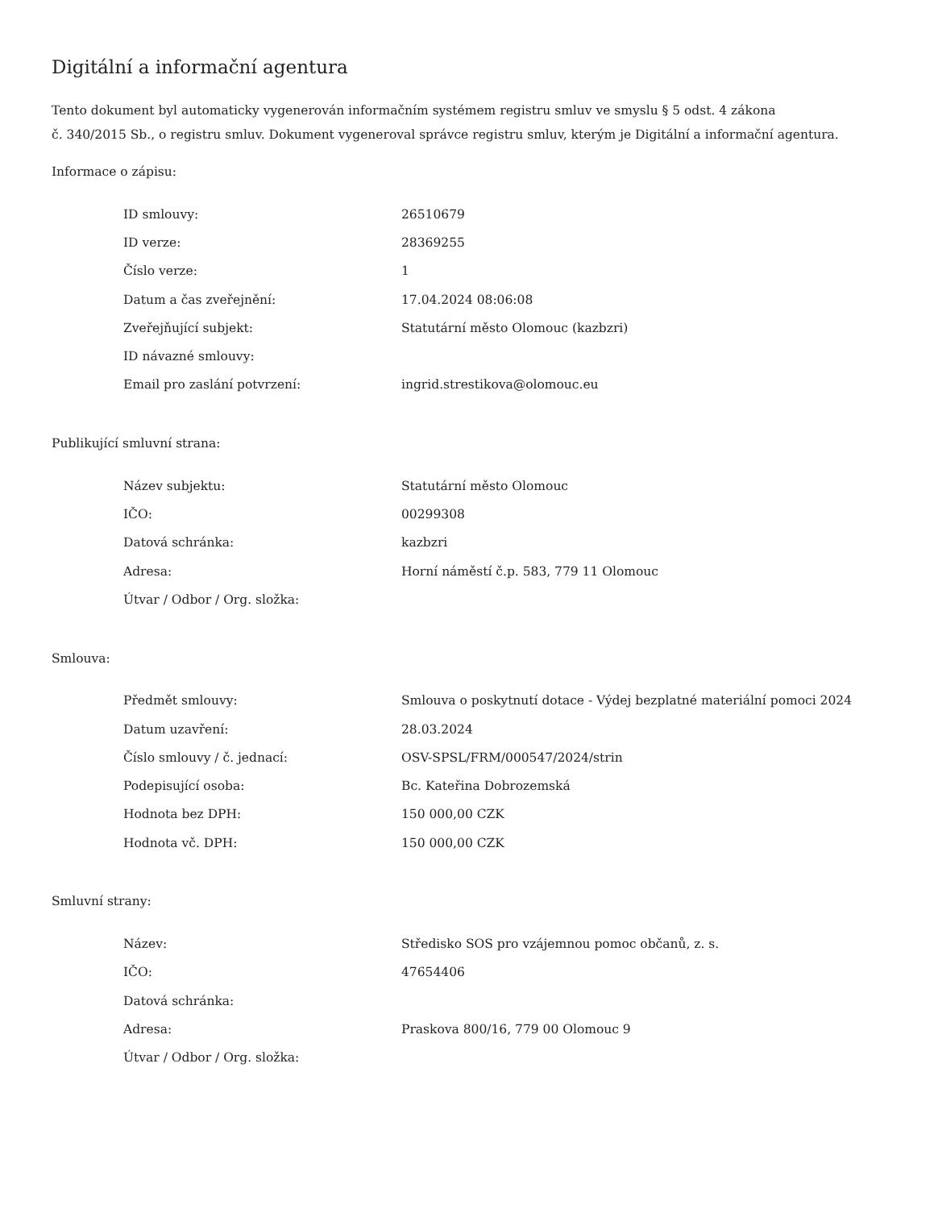Digitální a informační agentura
Tento dokument byl automaticky vygenerován informačním systémem registru smluv ve smyslu § 5 odst. 4 zákona
č. 340/2015 Sb., o registru smluv. Dokument vygeneroval správce registru smluv, kterým je Digitální a informační agentura.
Informace o zápisu:
| ID smlouvy: | 26510679 |
| ID verze: | 28369255 |
| Číslo verze: | 1 |
| Datum a čas zveřejnění: | 17.04.2024 08:06:08 |
| Zveřejňující subjekt: | Statutární město Olomouc (kazbzri) |
| ID návazné smlouvy: | |
| Email pro zaslání potvrzení: | ingrid.strestikova@olomouc.eu |
Publikující smluvní strana:
| Název subjektu: | Statutární město Olomouc |
| IČO: | 00299308 |
| Datová schránka: | kazbzri |
| Adresa: | Horní náměstí č.p. 583, 779 11 Olomouc |
| Útvar / Odbor / Org. složka: | |
Smlouva:
| Předmět smlouvy: | Smlouva o poskytnutí dotace - Výdej bezplatné materiální pomoci 2024 |
| Datum uzavření: | 28.03.2024 |
| Číslo smlouvy / č. jednací: | OSV-SPSL/FRM/000547/2024/strin |
| Podepisující osoba: | Bc. Kateřina Dobrozemská |
| Hodnota bez DPH: | 150 000,00 CZK |
| Hodnota vč. DPH: | 150 000,00 CZK |
Smluvní strany:
| Název: | Středisko SOS pro vzájemnou pomoc občanů, z. s. |
| IČO: | 47654406 |
| Datová schránka: | |
| Adresa: | Praskova 800/16, 779 00 Olomouc 9 |
| Útvar / Odbor / Org. složka: | |